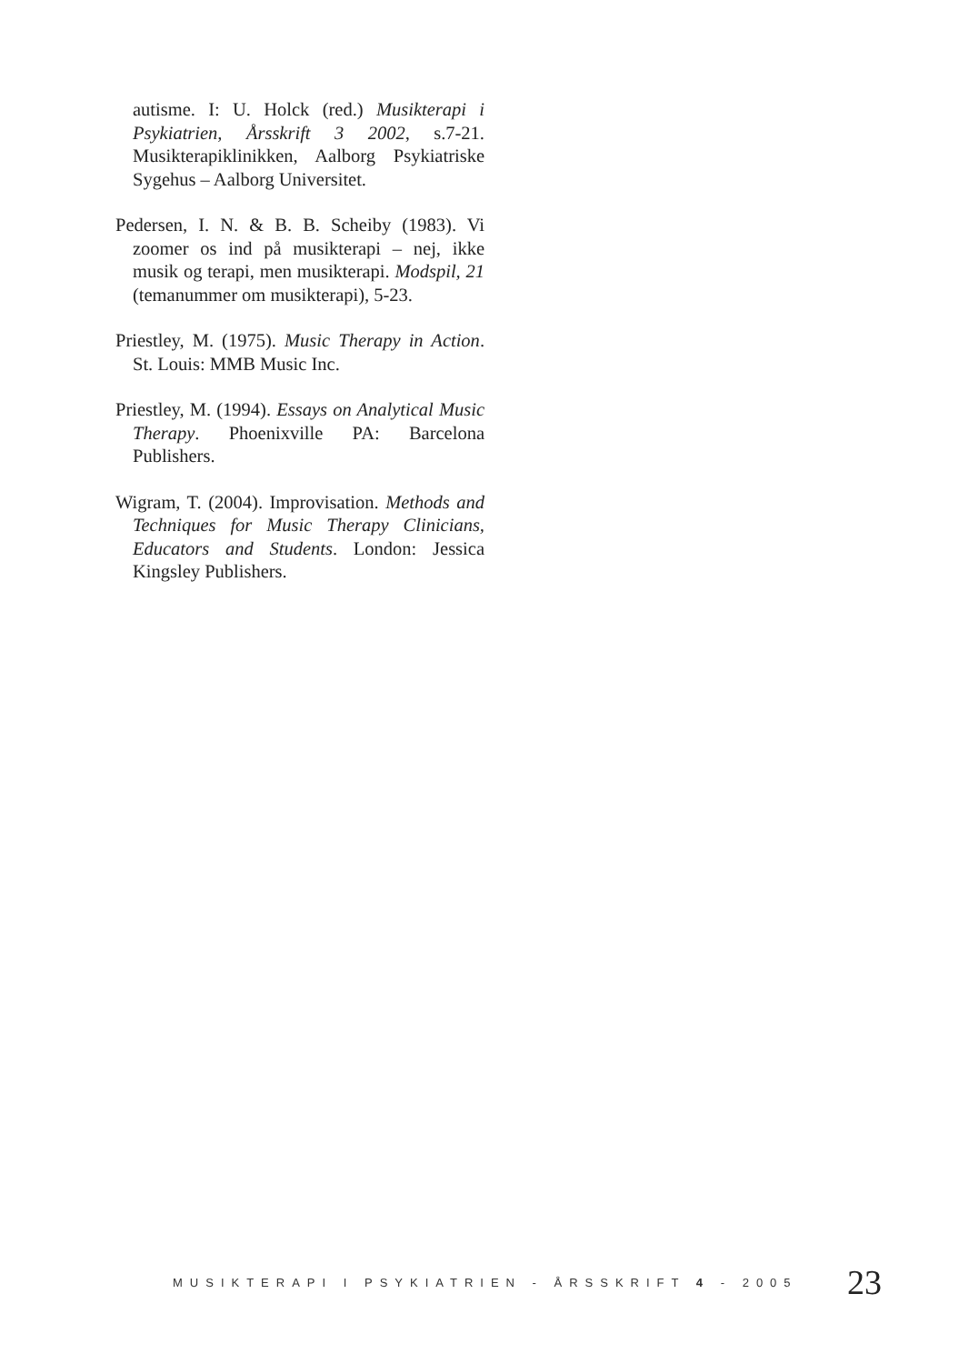autisme. I: U. Holck (red.) Musikterapi i Psykiatrien, Årsskrift 3 2002, s.7-21. Musikterapiklinikken, Aalborg Psykiatriske Sygehus – Aalborg Universitet.
Pedersen, I. N. & B. B. Scheiby (1983). Vi zoomer os ind på musikterapi – nej, ikke musik og terapi, men musikterapi. Modspil, 21 (temanummer om musikterapi), 5-23.
Priestley, M. (1975). Music Therapy in Action. St. Louis: MMB Music Inc.
Priestley, M. (1994). Essays on Analytical Music Therapy. Phoenixville PA: Barcelona Publishers.
Wigram, T. (2004). Improvisation. Methods and Techniques for Music Therapy Clinicians, Educators and Students. London: Jessica Kingsley Publishers.
MUSIKTERAPI I PSYKIATRIEN - ÅRSSKRIFT 4 - 2005 23